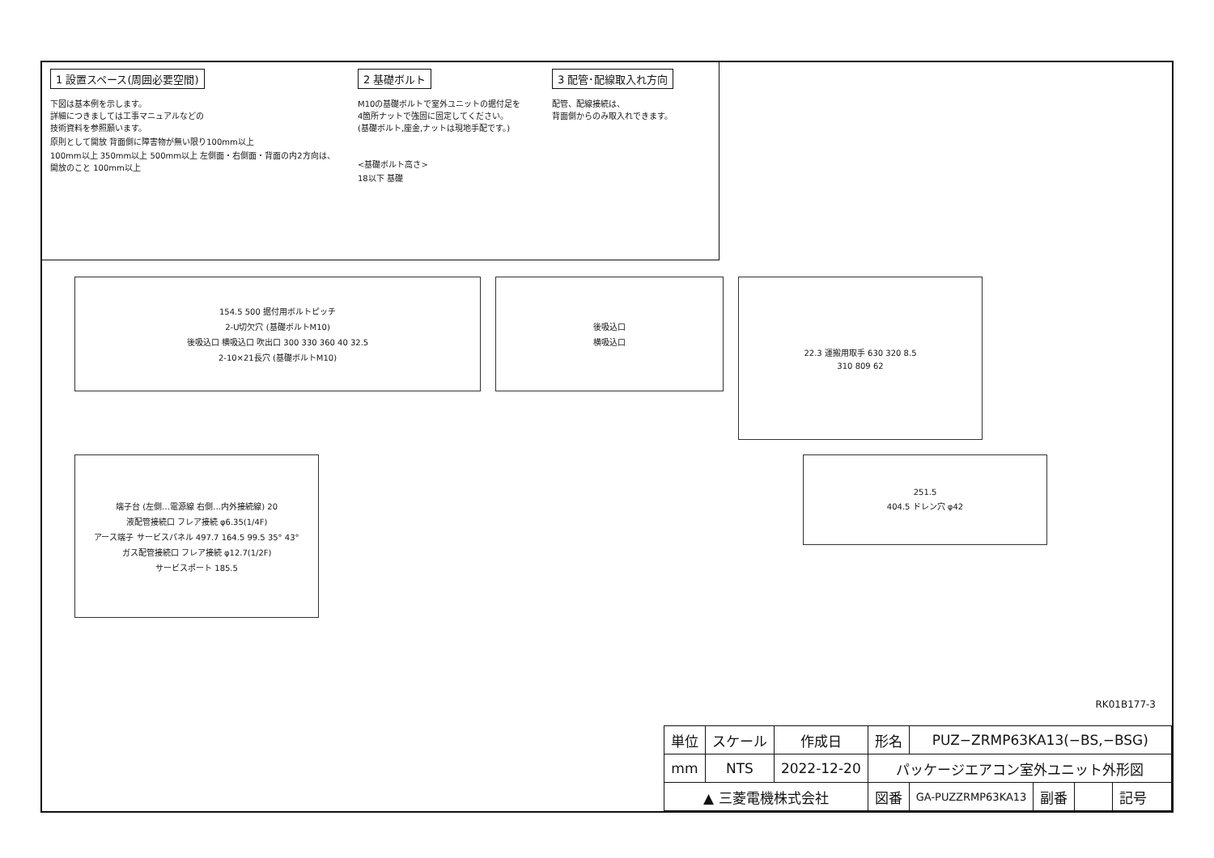1 設置スペース(周囲必要空間)
下図は基本例を示します。
詳細につきましては工事マニュアルなどの
技術資料を参照願います。
原則として開放 背面側に障害物が無い限り100mm以上
100mm以上 350mm以上 500mm以上 左側面・右側面・背面の内2方向は、開放のこと 100mm以上
2 基礎ボルト
M10の基礎ボルトで室外ユニットの据付足を
4箇所ナットで強固に固定してください。
(基礎ボルト,座金,ナットは現地手配です。)
<基礎ボルト高さ>
18以下 基礎
3 配管･配線取入れ方向
配管、配線接続は、
背面側からのみ取入れできます。
154.5 500 据付用ボルトピッチ
2-U切欠穴 (基礎ボルトM10)
後吸込口 横吸込口 吹出口 300 330 360 40 32.5
2-10×21長穴 (基礎ボルトM10)
後吸込口
横吸込口
22.3 運搬用取手 630 320 8.5
310 809 62
端子台 (左側…電源線 右側…内外接続線) 20
液配管接続口 フレア接続 φ6.35(1/4F)
アース端子 サービスパネル 497.7 164.5 99.5 35° 43°
ガス配管接続口 フレア接続 φ12.7(1/2F)
サービスポート 185.5
251.5
404.5 ドレン穴 φ42
RK01B177-3
| 単位 | スケール | 作成日 | 形名 | PUZ−ZRMP63KA13(−BS,−BSG) | | | |
| mm | NTS | 2022-12-20 | パッケージエアコン室外ユニット外形図 | | | | |
| ▲ 三菱電機株式会社 | | | 図番 | GA-PUZZRMP63KA13 | 副番 | | 記号 |